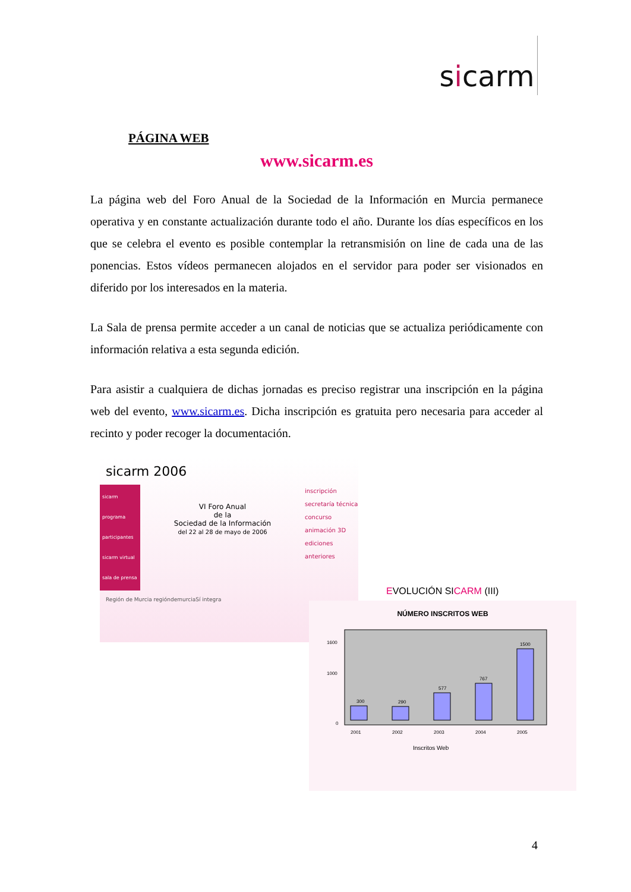sicarm
PÁGINA WEB
www.sicarm.es
La página web del Foro Anual de la Sociedad de la Información en Murcia permanece operativa y en constante actualización durante todo el año. Durante los días específicos en los que se celebra el evento es posible contemplar la retransmisión on line de cada una de las ponencias. Estos vídeos permanecen alojados en el servidor para poder ser visionados en diferido por los interesados en la materia.
La Sala de prensa permite acceder a un canal de noticias que se actualiza periódicamente con información relativa a esta segunda edición.
Para asistir a cualquiera de dichas jornadas es preciso registrar una inscripción en la página web del evento, www.sicarm.es. Dicha inscripción es gratuita pero necesaria para acceder al recinto y poder recoger la documentación.
sicarm 2006
sicarm
programa
participantes
sicarm virtual
sala de prensa
VI Foro Anual
de la
Sociedad de la Información
del 22 al 28 de mayo de 2006
inscripción
secretaría técnica
concurso animación 3D
ediciones anteriores
Región de Murcia regióndemurciaSí integra
EVOLUCIÓN SICARM (III)
NÚMERO INSCRITOS WEB
300
290
577
767
1500
2001
2002
2003
2004
2005
1600
1000
0
Inscritos Web
4